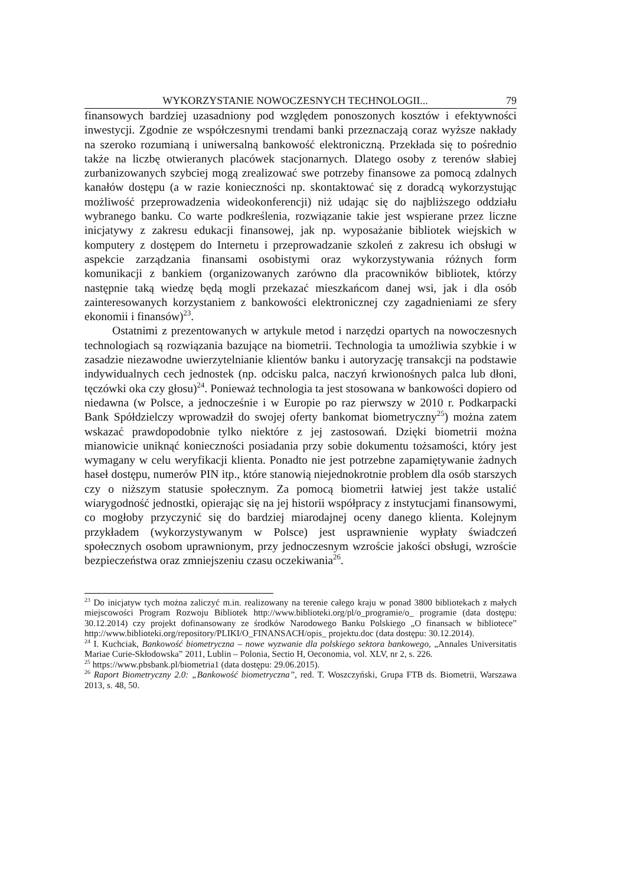WYKORZYSTANIE NOWOCZESNYCH TECHNOLOGII... 79
finansowych bardziej uzasadniony pod względem ponoszonych kosztów i efektywności inwestycji. Zgodnie ze współczesnymi trendami banki przeznaczają coraz wyższe nakłady na szeroko rozumianą i uniwersalną bankowość elektroniczną. Przekłada się to pośrednio także na liczbę otwieranych placówek stacjonarnych. Dlatego osoby z terenów słabiej zurbanizowanych szybciej mogą zrealizować swe potrzeby finansowe za pomocą zdalnych kanałów dostępu (a w razie konieczności np. skontaktować się z doradcą wykorzystując możliwość przeprowadzenia wideokonferencji) niż udając się do najbliższego oddziału wybranego banku. Co warte podkreślenia, rozwiązanie takie jest wspierane przez liczne inicjatywy z zakresu edukacji finansowej, jak np. wyposażanie bibliotek wiejskich w komputery z dostępem do Internetu i przeprowadzanie szkoleń z zakresu ich obsługi w aspekcie zarządzania finansami osobistymi oraz wykorzystywania różnych form komunikacji z bankiem (organizowanych zarówno dla pracowników bibliotek, którzy następnie taką wiedzę będą mogli przekazać mieszkańcom danej wsi, jak i dla osób zainteresowanych korzystaniem z bankowości elektronicznej czy zagadnieniami ze sfery ekonomii i finansów)<sup>23</sup>.
Ostatnimi z prezentowanych w artykule metod i narzędzi opartych na nowoczesnych technologiach są rozwiązania bazujące na biometrii. Technologia ta umożliwia szybkie i w zasadzie niezawodne uwierzytelnianie klientów banku i autoryzację transakcji na podstawie indywidualnych cech jednostek (np. odcisku palca, naczyń krwionośnych palca lub dłoni, tęczówki oka czy głosu)<sup>24</sup>. Ponieważ technologia ta jest stosowana w bankowości dopiero od niedawna (w Polsce, a jednocześnie i w Europie po raz pierwszy w 2010 r. Podkarpacki Bank Spółdzielczy wprowadził do swojej oferty bankomat biometryczny<sup>25</sup>) można zatem wskazać prawdopodobnie tylko niektóre z jej zastosowań. Dzięki biometrii można mianowicie uniknąć konieczności posiadania przy sobie dokumentu tożsamości, który jest wymagany w celu weryfikacji klienta. Ponadto nie jest potrzebne zapamiętywanie żadnych haseł dostępu, numerów PIN itp., które stanowią niejednokrotnie problem dla osób starszych czy o niższym statusie społecznym. Za pomocą biometrii łatwiej jest także ustalić wiarygodność jednostki, opierając się na jej historii współpracy z instytucjami finansowymi, co mogłoby przyczynić się do bardziej miarodajnej oceny danego klienta. Kolejnym przykładem (wykorzystywanym w Polsce) jest usprawnienie wypłaty świadczeń społecznych osobom uprawnionym, przy jednoczesnym wzroście jakości obsługi, wzroście bezpieczeństwa oraz zmniejszeniu czasu oczekiwania<sup>26</sup>.
<sup>23</sup> Do inicjatyw tych można zaliczyć m.in. realizowany na terenie całego kraju w ponad 3800 bibliotekach z małych miejscowości Program Rozwoju Bibliotek http://www.biblioteki.org/pl/o_programie/o_ programie (data dostępu: 30.12.2014) czy projekt dofinansowany ze środków Narodowego Banku Polskiego „O finansach w bibliotece” http://www.biblioteki.org/repository/PLIKI/O_FINANSACH/opis_ projektu.doc (data dostępu: 30.12.2014).
<sup>24</sup> I. Kuchciak, Bankowość biometryczna – nowe wyzwanie dla polskiego sektora bankowego, „Annales Universitatis Mariae Curie-Skłodowska” 2011, Lublin – Polonia, Sectio H, Oeconomia, vol. XLV, nr 2, s. 226.
<sup>25</sup> https://www.pbsbank.pl/biometria1 (data dostępu: 29.06.2015).
<sup>26</sup> Raport Biometryczny 2.0: „Bankowość biometryczna”, red. T. Woszczyński, Grupa FTB ds. Biometrii, Warszawa 2013, s. 48, 50.